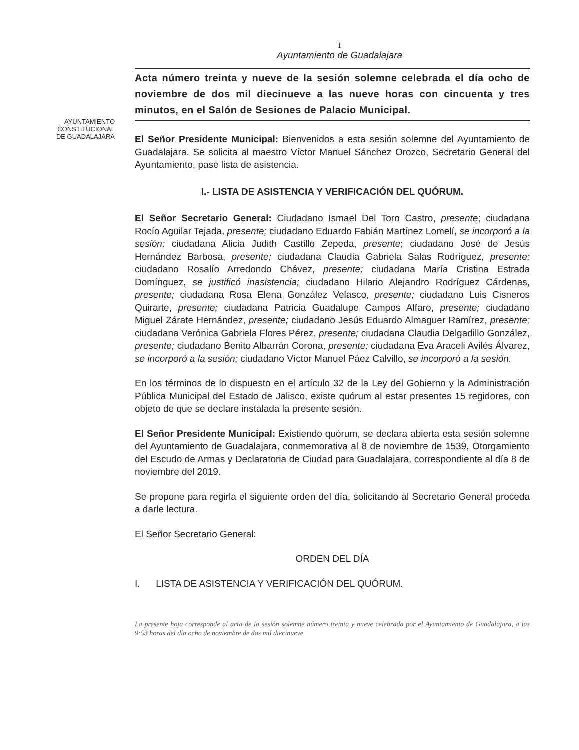1
Ayuntamiento de Guadalajara
AYUNTAMIENTO
CONSTITUCIONAL
DE GUADALAJARA
Acta número treinta y nueve de la sesión solemne celebrada el día ocho de noviembre de dos mil diecinueve a las nueve horas con cincuenta y tres minutos, en el Salón de Sesiones de Palacio Municipal.
El Señor Presidente Municipal: Bienvenidos a esta sesión solemne del Ayuntamiento de Guadalajara. Se solicita al maestro Víctor Manuel Sánchez Orozco, Secretario General del Ayuntamiento, pase lista de asistencia.
I.- LISTA DE ASISTENCIA Y VERIFICACIÓN DEL QUÓRUM.
El Señor Secretario General: Ciudadano Ismael Del Toro Castro, presente; ciudadana Rocío Aguilar Tejada, presente; ciudadano Eduardo Fabián Martínez Lomelí, se incorporó a la sesión; ciudadana Alicia Judith Castillo Zepeda, presente; ciudadano José de Jesús Hernández Barbosa, presente; ciudadana Claudia Gabriela Salas Rodríguez, presente; ciudadano Rosalío Arredondo Chávez, presente; ciudadana María Cristina Estrada Domínguez, se justificó inasistencia; ciudadano Hilario Alejandro Rodríguez Cárdenas, presente; ciudadana Rosa Elena González Velasco, presente; ciudadano Luis Cisneros Quirarte, presente; ciudadana Patricia Guadalupe Campos Alfaro, presente; ciudadano Miguel Zárate Hernández, presente; ciudadano Jesús Eduardo Almaguer Ramírez, presente; ciudadana Verónica Gabriela Flores Pérez, presente; ciudadana Claudia Delgadillo González, presente; ciudadano Benito Albarrán Corona, presente; ciudadana Eva Araceli Avilés Álvarez, se incorporó a la sesión; ciudadano Víctor Manuel Páez Calvillo, se incorporó a la sesión.
En los términos de lo dispuesto en el artículo 32 de la Ley del Gobierno y la Administración Pública Municipal del Estado de Jalisco, existe quórum al estar presentes 15 regidores, con objeto de que se declare instalada la presente sesión.
El Señor Presidente Municipal: Existiendo quórum, se declara abierta esta sesión solemne del Ayuntamiento de Guadalajara, conmemorativa al 8 de noviembre de 1539, Otorgamiento del Escudo de Armas y Declaratoria de Ciudad para Guadalajara, correspondiente al día 8 de noviembre del 2019.
Se propone para regirla el siguiente orden del día, solicitando al Secretario General proceda a darle lectura.
El Señor Secretario General:
ORDEN DEL DÍA
I. LISTA DE ASISTENCIA Y VERIFICACIÓN DEL QUÓRUM.
La presente hoja corresponde al acta de la sesión solemne número treinta y nueve celebrada por el Ayuntamiento de Guadalajara, a las 9:53 horas del día ocho de noviembre de dos mil diecinueve